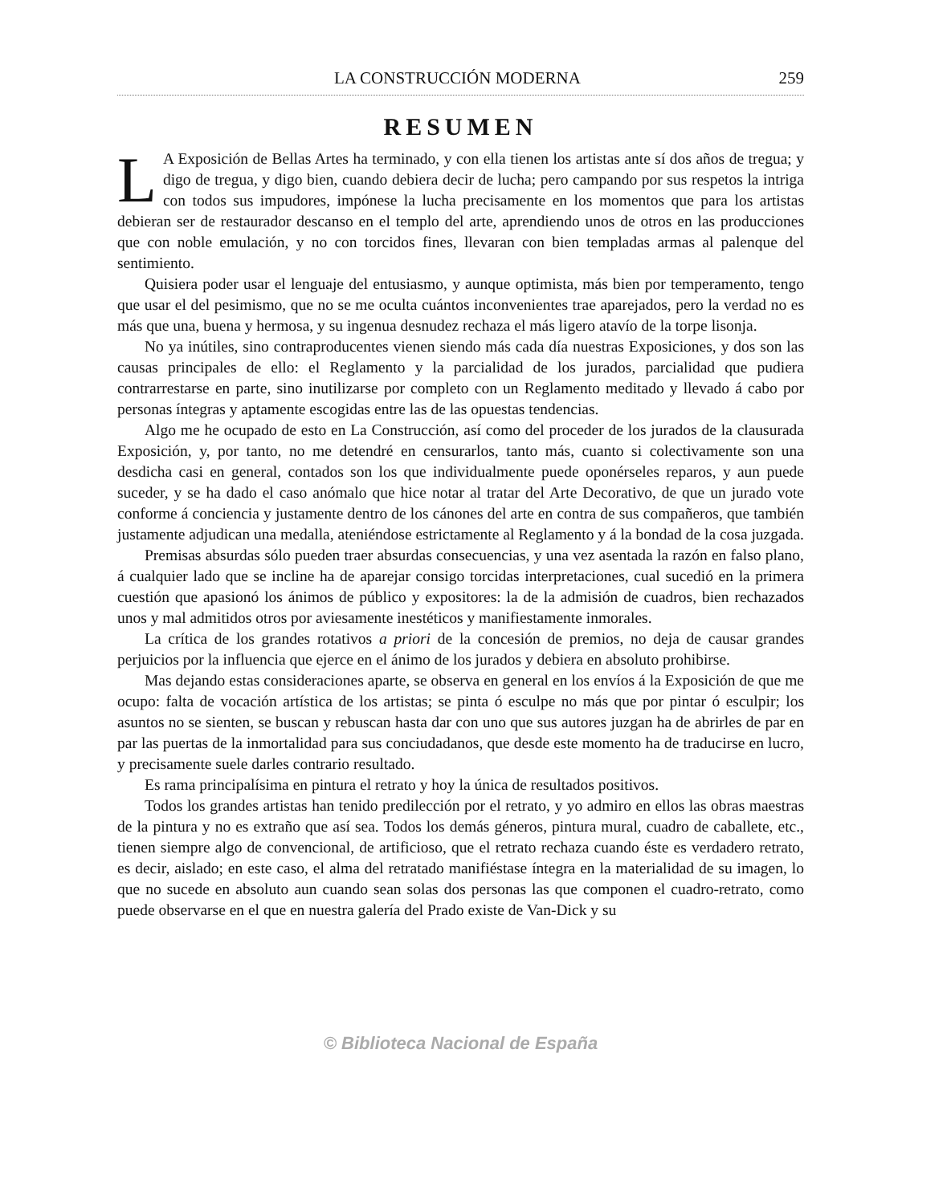LA CONSTRUCCIÓN MODERNA 259
RESUMEN
LA Exposición de Bellas Artes ha terminado, y con ella tienen los artistas ante sí dos años de tregua; y digo de tregua, y digo bien, cuando debiera decir de lucha; pero campando por sus respetos la intriga con todos sus impudores, impónese la lucha precisamente en los momentos que para los artistas debieran ser de restaurador descanso en el templo del arte, aprendiendo unos de otros en las producciones que con noble emulación, y no con torcidos fines, llevaran con bien templadas armas al palenque del sentimiento.
Quisiera poder usar el lenguaje del entusiasmo, y aunque optimista, más bien por temperamento, tengo que usar el del pesimismo, que no se me oculta cuántos inconvenientes trae aparejados, pero la verdad no es más que una, buena y hermosa, y su ingenua desnudez rechaza el más ligero atavío de la torpe lisonja.
No ya inútiles, sino contraproducentes vienen siendo más cada día nuestras Exposiciones, y dos son las causas principales de ello: el Reglamento y la parcialidad de los jurados, parcialidad que pudiera contrarrestarse en parte, sino inutilizarse por completo con un Reglamento meditado y llevado á cabo por personas íntegras y aptamente escogidas entre las de las opuestas tendencias.
Algo me he ocupado de esto en La Construcción, así como del proceder de los jurados de la clausurada Exposición, y, por tanto, no me detendré en censurarlos, tanto más, cuanto si colectivamente son una desdicha casi en general, contados son los que individualmente puede oponérseles reparos, y aun puede suceder, y se ha dado el caso anómalo que hice notar al tratar del Arte Decorativo, de que un jurado vote conforme á conciencia y justamente dentro de los cánones del arte en contra de sus compañeros, que también justamente adjudican una medalla, ateniéndose estrictamente al Reglamento y á la bondad de la cosa juzgada.
Premisas absurdas sólo pueden traer absurdas consecuencias, y una vez asentada la razón en falso plano, á cualquier lado que se incline ha de aparejar consigo torcidas interpretaciones, cual sucedió en la primera cuestión que apasionó los ánimos de público y expositores: la de la admisión de cuadros, bien rechazados unos y mal admitidos otros por aviesamente inestéticos y manifiestamente inmorales.
La crítica de los grandes rotativos a priori de la concesión de premios, no deja de causar grandes perjuicios por la influencia que ejerce en el ánimo de los jurados y debiera en absoluto prohibirse.
Mas dejando estas consideraciones aparte, se observa en general en los envíos á la Exposición de que me ocupo: falta de vocación artística de los artistas; se pinta ó esculpe no más que por pintar ó esculpir; los asuntos no se sienten, se buscan y rebuscan hasta dar con uno que sus autores juzgan ha de abrirles de par en par las puertas de la inmortalidad para sus conciudadanos, que desde este momento ha de traducirse en lucro, y precisamente suele darles contrario resultado.
Es rama principalísima en pintura el retrato y hoy la única de resultados positivos.
Todos los grandes artistas han tenido predilección por el retrato, y yo admiro en ellos las obras maestras de la pintura y no es extraño que así sea. Todos los demás géneros, pintura mural, cuadro de caballete, etc., tienen siempre algo de convencional, de artificioso, que el retrato rechaza cuando éste es verdadero retrato, es decir, aislado; en este caso, el alma del retratado manifiéstase íntegra en la materialidad de su imagen, lo que no sucede en absoluto aun cuando sean solas dos personas las que componen el cuadro-retrato, como puede observarse en el que en nuestra galería del Prado existe de Van-Dick y su
© Biblioteca Nacional de España